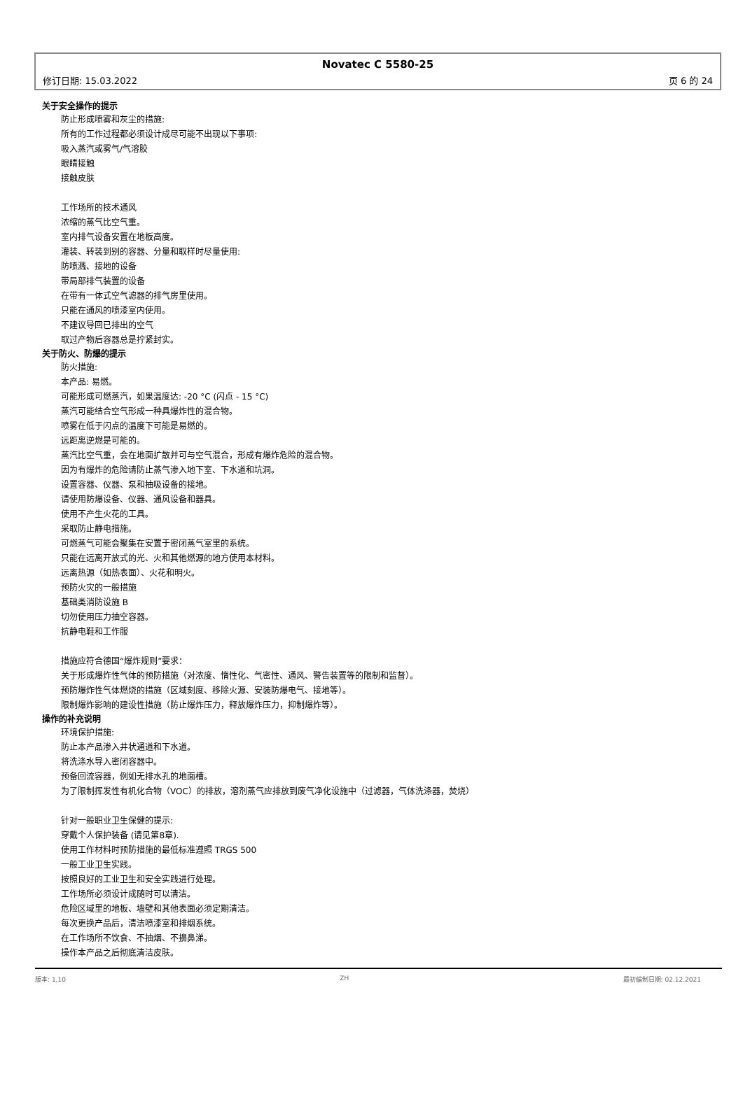Novatec C 5580-25
修订日期: 15.03.2022 页 6 的 24
关于安全操作的提示
防止形成喷雾和灰尘的措施:
所有的工作过程都必须设计成尽可能不出现以下事项:
吸入蒸汽或雾气/气溶胶
眼睛接触
接触皮肤
工作场所的技术通风
浓缩的蒸气比空气重。
室内排气设备安置在地板高度。
灌装、转装到别的容器、分量和取样时尽量使用:
防喷溅、接地的设备
带局部排气装置的设备
在带有一体式空气滤器的排气房里使用。
只能在通风的喷漆室内使用。
不建议导回已排出的空气
取过产物后容器总是拧紧封实。
关于防火、防爆的提示
防火措施:
本产品: 易燃。
可能形成可燃蒸汽，如果温度达: -20 °C (闪点 - 15 °C)
蒸汽可能结合空气形成一种具爆炸性的混合物。
喷雾在低于闪点的温度下可能是易燃的。
远距离逆燃是可能的。
蒸汽比空气重，会在地面扩散并可与空气混合，形成有爆炸危险的混合物。
因为有爆炸的危险请防止蒸气渗入地下室、下水道和坑洞。
设置容器、仪器、泵和抽吸设备的接地。
请使用防爆设备、仪器、通风设备和器具。
使用不产生火花的工具。
采取防止静电措施。
可燃蒸气可能会聚集在安置于密闭蒸气室里的系统。
只能在远离开放式的光、火和其他燃源的地方使用本材料。
远离热源（如热表面）、火花和明火。
预防火灾的一般措施
基础类消防设施 B
切勿使用压力抽空容器。
抗静电鞋和工作服
措施应符合德国“爆炸规则”要求：
关于形成爆炸性气体的预防措施（对浓度、惰性化、气密性、通风、警告装置等的限制和监督）。
预防爆炸性气体燃烧的措施（区域刻度、移除火源、安装防爆电气、接地等）。
限制爆炸影响的建设性措施（防止爆炸压力，释放爆炸压力，抑制爆炸等）。
操作的补充说明
环境保护措施:
防止本产品渗入井状通道和下水道。
将洗涤水导入密闭容器中。
预备回流容器，例如无排水孔的地面槽。
为了限制挥发性有机化合物（VOC）的排放，溶剂蒸气应排放到废气净化设施中（过滤器，气体洗涤器，焚烧）
针对一般职业卫生保健的提示:
穿戴个人保护装备 (请见第8章).
使用工作材料时预防措施的最低标准遵照 TRGS 500
一般工业卫生实践。
按照良好的工业卫生和安全实践进行处理。
工作场所必须设计成随时可以清洁。
危险区域里的地板、墙壁和其他表面必须定期清洁。
每次更换产品后，清洁喷漆室和排烟系统。
在工作场所不饮食、不抽烟、不擤鼻涕。
操作本产品之后彻底清洁皮肤。
版本: 1,10 ZH 最初编制日期: 02.12.2021